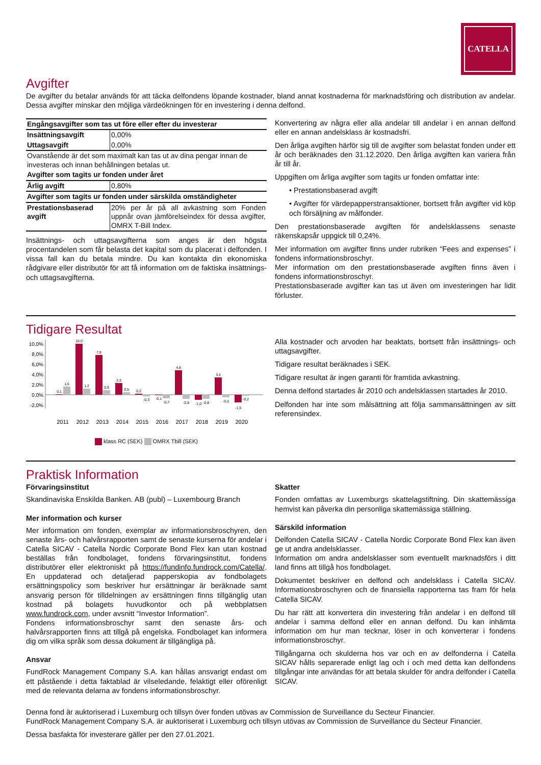CATELLA
Avgifter
De avgifter du betalar används för att täcka delfondens löpande kostnader, bland annat kostnaderna för marknadsföring och distribution av andelar. Dessa avgifter minskar den möjliga värdeökningen för en investering i denna delfond.
| Engångsavgifter som tas ut före eller efter du investerar | |
| --- | --- |
| Insättningsavgift | 0,00% |
| Uttagsavgift | 0,00% |
| Ovanstående är det som maximalt kan tas ut av dina pengar innan de investeras och innan behållningen betalas ut. | |
| Avgifter som tagits ur fonden under året | |
| Årlig avgift | 0,80% |
| Avgifter som tagits ur fonden under särskilda omständigheter | |
| Prestationsbaserad avgift | 20% per år på all avkastning som Fonden uppnår ovan jämförelseindex för dessa avgifter, OMRX T-Bill Index. |
Insättnings- och uttagsavgifterna som anges är den högsta procentandelen som får belasta det kapital som du placerat i delfonden. I vissa fall kan du betala mindre. Du kan kontakta din ekonomiska rådgivare eller distributör för att få information om de faktiska insättnings- och uttagsavgifterna.
Konvertering av några eller alla andelar till andelar i en annan delfond eller en annan andelsklass är kostnadsfri.
Den årliga avgiften härför sig till de avgifter som belastat fonden under ett år och beräknades den 31.12.2020. Den årliga avgiften kan variera från år till år.
Uppgiften om årliga avgifter som tagits ur fonden omfattar inte:
• Prestationsbaserad avgift
• Avgifter för värdepapperstransaktioner, bortsett från avgifter vid köp och försäljning av målfonder.
Den prestationsbaserade avgiften för andelsklassens senaste räkenskapsår uppgick till 0,24%.
Mer information om avgifter finns under rubriken “Fees and expenses” i fondens informationsbroschyr.
Mer information om den prestationsbaserade avgiften finns även i fondens informationsbroschyr.
Prestationsbaserade avgifter kan tas ut även om investeringen har lidit förluster.
Tidigare Resultat
10,0%
8,0%
6,0%
4,0%
2,0%
0,0%
-2,0%
0,1
1,6
10,0
1,2
7,8
0,9
2,3
0,5
0,2
-0,3
-0,1
-0,7
4,8
-0,8
-1,0
-0,8
3,4
-0,5
-1,5
-0,2
2011
2012
2013
2014
2015
2016
2017
2018
2019
2020
klass RC (SEK) OMRX Tbill (SEK)
Alla kostnader och arvoden har beaktats, bortsett från insättnings- och uttagsavgifter.
Tidigare resultat beräknades i SEK.
Tidigare resultat är ingen garanti för framtida avkastning.
Denna delfond startades år 2010 och andelsklassen startades år 2010.
Delfonden har inte som målsättning att följa sammansättningen av sitt referensindex.
Praktisk Information
Förvaringsinstitut
Skandinaviska Enskilda Banken. AB (publ) – Luxembourg Branch
Mer information och kurser
Mer information om fonden, exemplar av informationsbroschyren, den senaste års- och halvårsrapporten samt de senaste kurserna för andelar i Catella SICAV - Catella Nordic Corporate Bond Flex kan utan kostnad beställas från fondbolaget, fondens förvaringsinstitut, fondens distributörer eller elektroniskt på https://fundinfo.fundrock.com/Catella/. En uppdaterad och detaljerad papperskopia av fondbolagets ersättningspolicy som beskriver hur ersättningar är beräknade samt ansvarig person för tilldelningen av ersättningen finns tillgänglig utan kostnad på bolagets huvudkontor och på webbplatsen www.fundrock.com, under avsnitt “Investor Information”.
Fondens informationsbroschyr samt den senaste års- och halvårsrapporten finns att tillgå på engelska. Fondbolaget kan informera dig om vilka språk som dessa dokument är tillgängliga på.
Ansvar
FundRock Management Company S.A. kan hållas ansvarigt endast om ett påstående i detta faktablad är vilseledande, felaktigt eller oförenligt med de relevanta delarna av fondens informationsbroschyr.
Skatter
Fonden omfattas av Luxemburgs skattelagstiftning. Din skattemässiga hemvist kan påverka din personliga skattemässiga ställning.
Särskild information
Delfonden Catella SICAV - Catella Nordic Corporate Bond Flex kan även ge ut andra andelsklasser.
Information om andra andelsklasser som eventuellt marknadsförs i ditt land finns att tillgå hos fondbolaget.
Dokumentet beskriver en delfond och andelsklass i Catella SICAV. Informationsbroschyren och de finansiella rapporterna tas fram för hela Catella SICAV.
Du har rätt att konvertera din investering från andelar i en delfond till andelar i samma delfond eller en annan delfond. Du kan inhämta information om hur man tecknar, löser in och konverterar i fondens informationsbroschyr.
Tillgångarna och skulderna hos var och en av delfonderna i Catella SICAV hålls separerade enligt lag och i och med detta kan delfondens tillgångar inte användas för att betala skulder för andra delfonder i Catella SICAV.
Denna fond är auktoriserad i Luxemburg och tillsyn över fonden utövas av Commission de Surveillance du Secteur Financier.
FundRock Management Company S.A. är auktoriserat i Luxemburg och tillsyn utövas av Commission de Surveillance du Secteur Financier.
Dessa basfakta för investerare gäller per den 27.01.2021.